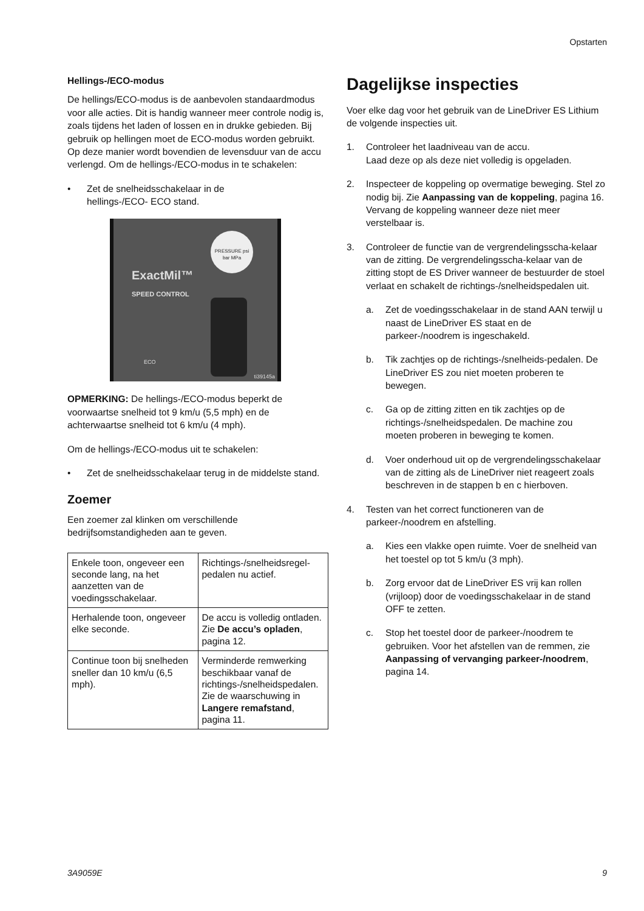Opstarten
Hellings-/ECO-modus
De hellings/ECO-modus is de aanbevolen standaardmodus voor alle acties. Dit is handig wanneer meer controle nodig is, zoals tijdens het laden of lossen en in drukke gebieden. Bij gebruik op hellingen moet de ECO-modus worden gebruikt. Op deze manier wordt bovendien de levensduur van de accu verlengd. Om de hellings-/ECO-modus in te schakelen:
• Zet de snelheidsschakelaar in de
hellings-/ECO- ECO stand.
ExactMil™
SPEED CONTROL
PRESSURE psi bar MPa
ECO
ti39145a
OPMERKING: De hellings-/ECO-modus beperkt de voorwaartse snelheid tot 9 km/u (5,5 mph) en de achterwaartse snelheid tot 6 km/u (4 mph).
Om de hellings-/ECO-modus uit te schakelen:
• Zet de snelheidsschakelaar terug in de middelste stand.
Zoemer
Een zoemer zal klinken om verschillende bedrijfsomstandigheden aan te geven.
| Enkele toon, ongeveer een seconde lang, na het aanzetten van de voedingsschakelaar. | Richtings-/snelheidsregel-pedalen nu actief. |
| Herhalende toon, ongeveer elke seconde. | De accu is volledig ontladen. Zie De accu’s opladen , pagina 12. |
| Continue toon bij snelheden sneller dan 10 km/u (6,5 mph). | Verminderde remwerking beschikbaar vanaf de richtings-/snelheidspedalen. Zie de waarschuwing in Langere remafstand , pagina 11. |
Dagelijkse inspecties
Voer elke dag voor het gebruik van de LineDriver ES Lithium de volgende inspecties uit.
1. Controleer het laadniveau van de accu.
Laad deze op als deze niet volledig is opgeladen.
2. Inspecteer de koppeling op overmatige beweging. Stel zo nodig bij. Zie Aanpassing van de koppeling, pagina 16. Vervang de koppeling wanneer deze niet meer verstelbaar is.
3. Controleer de functie van de vergrendelingsscha-kelaar van de zitting. De vergrendelingsscha-kelaar van de zitting stopt de ES Driver wanneer de bestuurder de stoel verlaat en schakelt de richtings-/snelheidspedalen uit.
a. Zet de voedingsschakelaar in de stand AAN terwijl u naast de LineDriver ES staat en de parkeer-/noodrem is ingeschakeld.
b. Tik zachtjes op de richtings-/snelheids-pedalen. De LineDriver ES zou niet moeten proberen te bewegen.
c. Ga op de zitting zitten en tik zachtjes op de richtings-/snelheidspedalen. De machine zou moeten proberen in beweging te komen.
d. Voer onderhoud uit op de vergrendelingsschakelaar van de zitting als de LineDriver niet reageert zoals beschreven in de stappen b en c hierboven.
4. Testen van het correct functioneren van de parkeer-/noodrem en afstelling.
a. Kies een vlakke open ruimte. Voer de snelheid van het toestel op tot 5 km/u (3 mph).
b. Zorg ervoor dat de LineDriver ES vrij kan rollen (vrijloop) door de voedingsschakelaar in de stand OFF te zetten.
c. Stop het toestel door de parkeer-/noodrem te gebruiken. Voor het afstellen van de remmen, zie Aanpassing of vervanging parkeer-/noodrem, pagina 14.
3A9059E 9